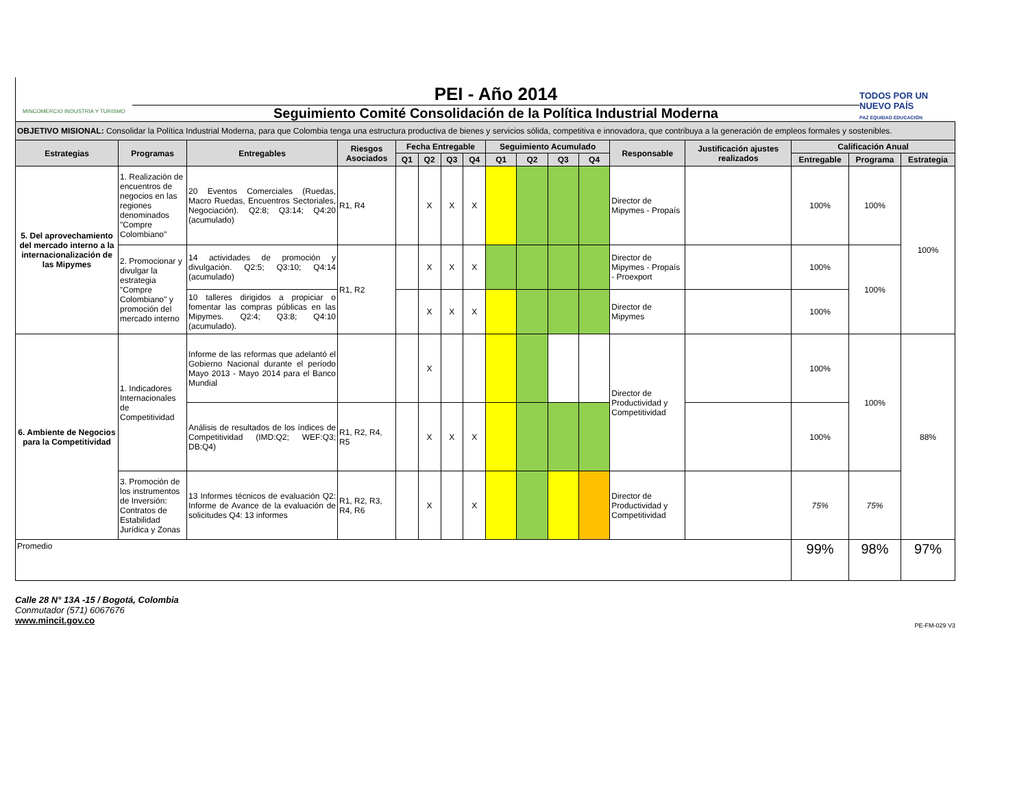MINCOMERCIO INDUSTRIA Y TURISMO
PEI - Año 2014
Seguimiento Comité Consolidación de la Política Industrial Moderna
TODOS POR UN NUEVO PAÍS
PAZ EQUIDAD EDUCACIÓN
| OBJETIVO MISIONAL: Consolidar la Política Industrial Moderna, para que Colombia tenga una estructura productiva de bienes y servicios sólida, competitiva e innovadora, que contribuya a la generación de empleos formales y sostenibles. | | | | | | | | | | | | | | | | |
| --- | --- | --- | --- | --- | --- | --- | --- | --- | --- | --- | --- | --- | --- | --- | --- | --- |
| Estrategias | Programas | Entregables | Riesgos Asociados | Fecha Entregable | | | | Seguimiento Acumulado | | | | Responsable | Justificación ajustes realizados | Calificación Anual | | |
| | | | | Q1 | Q2 | Q3 | Q4 | Q1 | Q2 | Q3 | Q4 | | | Entregable | Programa | Estrategia |
| 5. Del aprovechamiento del mercado interno a la internacionalización de las Mipymes | 1. Realización de encuentros de negocios en las regiones denominados "Compre Colombiano" | 20 Eventos Comerciales (Ruedas, Macro Ruedas, Encuentros Sectoriales, Negociación). Q2:8; Q3:14; Q4:20 (acumulado) | R1, R4 | | X | X | X | | | | | Director de Mipymes - Propaís | | 100% | 100% | 100% |
| | 2. Promocionar y divulgar la estrategia "Compre Colombiano" y promoción del mercado interno | 14 actividades de promoción y divulgación. Q2:5; Q3:10; Q4:14 (acumulado) | R1, R2 | | X | X | X | | | | | Director de Mipymes - Propaís - Proexport | | 100% | 100% | |
| | | 10 talleres dirigidos a propiciar o fomentar las compras públicas en las Mipymes. Q2:4; Q3:8; Q4:10 (acumulado). | | | X | X | X | | | | | Director de Mipymes | | 100% | | |
| 6. Ambiente de Negocios para la Competitividad | 1. Indicadores Internacionales de Competitividad | Informe de las reformas que adelantó el Gobierno Nacional durante el período Mayo 2013 - Mayo 2014 para el Banco Mundial | | | X | | | | | | | Director de Productividad y Competitividad | | 100% | 100% | 88% |
| | | Análisis de resultados de los índices de Competitividad (IMD:Q2; WEF:Q3; DB:Q4) | R1, R2, R4, R5 | | X | X | X | | | | | | | 100% | | |
| | 3. Promoción de los instrumentos de Inversión: Contratos de Estabilidad Jurídica y Zonas | 13 Informes técnicos de evaluación Q2: Informe de Avance de la evaluación de solicitudes Q4: 13 informes | R1, R2, R3, R4, R6 | | X | | X | | | | | Director de Productividad y Competitividad | | 75% | 75% | |
| Promedio | | | | | | | | | | | | | | 99% | 98% | 97% |
Calle 28 N° 13A -15 / Bogotá, Colombia
Conmutador (571) 6067676
www.mincit.gov.co
PE-FM-029 V3